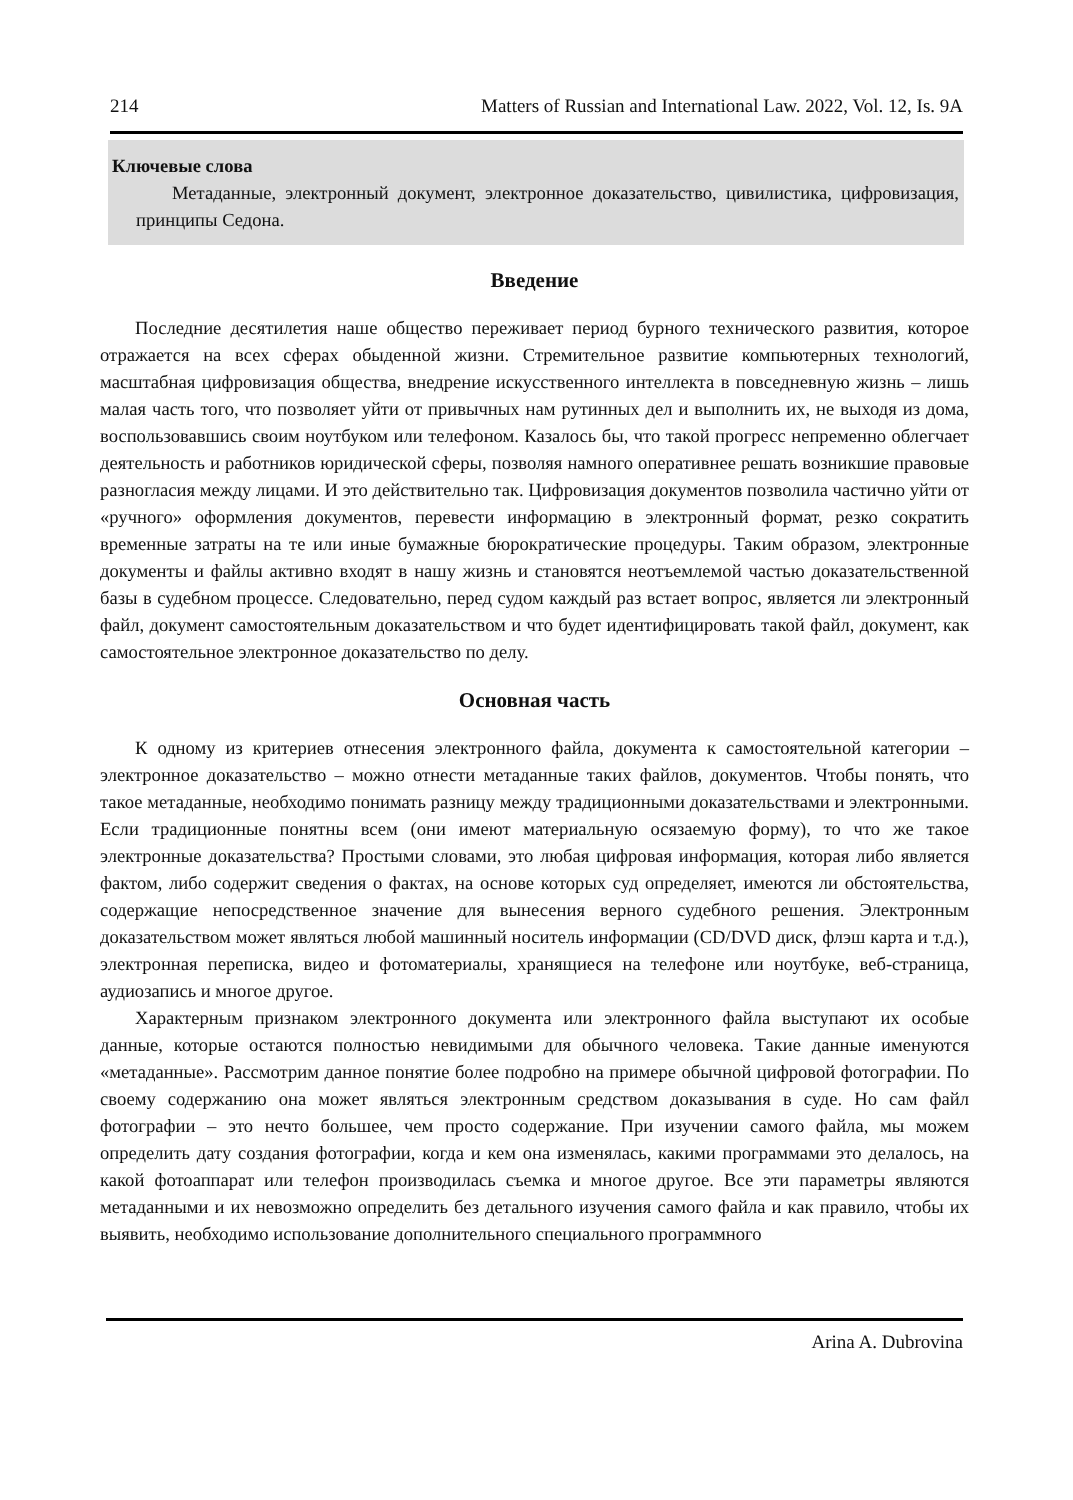214 Matters of Russian and International Law. 2022, Vol. 12, Is. 9A
Ключевые слова
Метаданные, электронный документ, электронное доказательство, цивилистика, цифровизация, принципы Седона.
Введение
Последние десятилетия наше общество переживает период бурного технического развития, которое отражается на всех сферах обыденной жизни. Стремительное развитие компьютерных технологий, масштабная цифровизация общества, внедрение искусственного интеллекта в повседневную жизнь – лишь малая часть того, что позволяет уйти от привычных нам рутинных дел и выполнить их, не выходя из дома, воспользовавшись своим ноутбуком или телефоном. Казалось бы, что такой прогресс непременно облегчает деятельность и работников юридической сферы, позволяя намного оперативнее решать возникшие правовые разногласия между лицами. И это действительно так. Цифровизация документов позволила частично уйти от «ручного» оформления документов, перевести информацию в электронный формат, резко сократить временные затраты на те или иные бумажные бюрократические процедуры. Таким образом, электронные документы и файлы активно входят в нашу жизнь и становятся неотъемлемой частью доказательственной базы в судебном процессе. Следовательно, перед судом каждый раз встает вопрос, является ли электронный файл, документ самостоятельным доказательством и что будет идентифицировать такой файл, документ, как самостоятельное электронное доказательство по делу.
Основная часть
К одному из критериев отнесения электронного файла, документа к самостоятельной категории – электронное доказательство – можно отнести метаданные таких файлов, документов. Чтобы понять, что такое метаданные, необходимо понимать разницу между традиционными доказательствами и электронными. Если традиционные понятны всем (они имеют материальную осязаемую форму), то что же такое электронные доказательства? Простыми словами, это любая цифровая информация, которая либо является фактом, либо содержит сведения о фактах, на основе которых суд определяет, имеются ли обстоятельства, содержащие непосредственное значение для вынесения верного судебного решения. Электронным доказательством может являться любой машинный носитель информации (CD/DVD диск, флэш карта и т.д.), электронная переписка, видео и фотоматериалы, хранящиеся на телефоне или ноутбуке, веб-страница, аудиозапись и многое другое.
Характерным признаком электронного документа или электронного файла выступают их особые данные, которые остаются полностью невидимыми для обычного человека. Такие данные именуются «метаданные». Рассмотрим данное понятие более подробно на примере обычной цифровой фотографии. По своему содержанию она может являться электронным средством доказывания в суде. Но сам файл фотографии – это нечто большее, чем просто содержание. При изучении самого файла, мы можем определить дату создания фотографии, когда и кем она изменялась, какими программами это делалось, на какой фотоаппарат или телефон производилась съемка и многое другое. Все эти параметры являются метаданными и их невозможно определить без детального изучения самого файла и как правило, чтобы их выявить, необходимо использование дополнительного специального программного
Arina A. Dubrovina